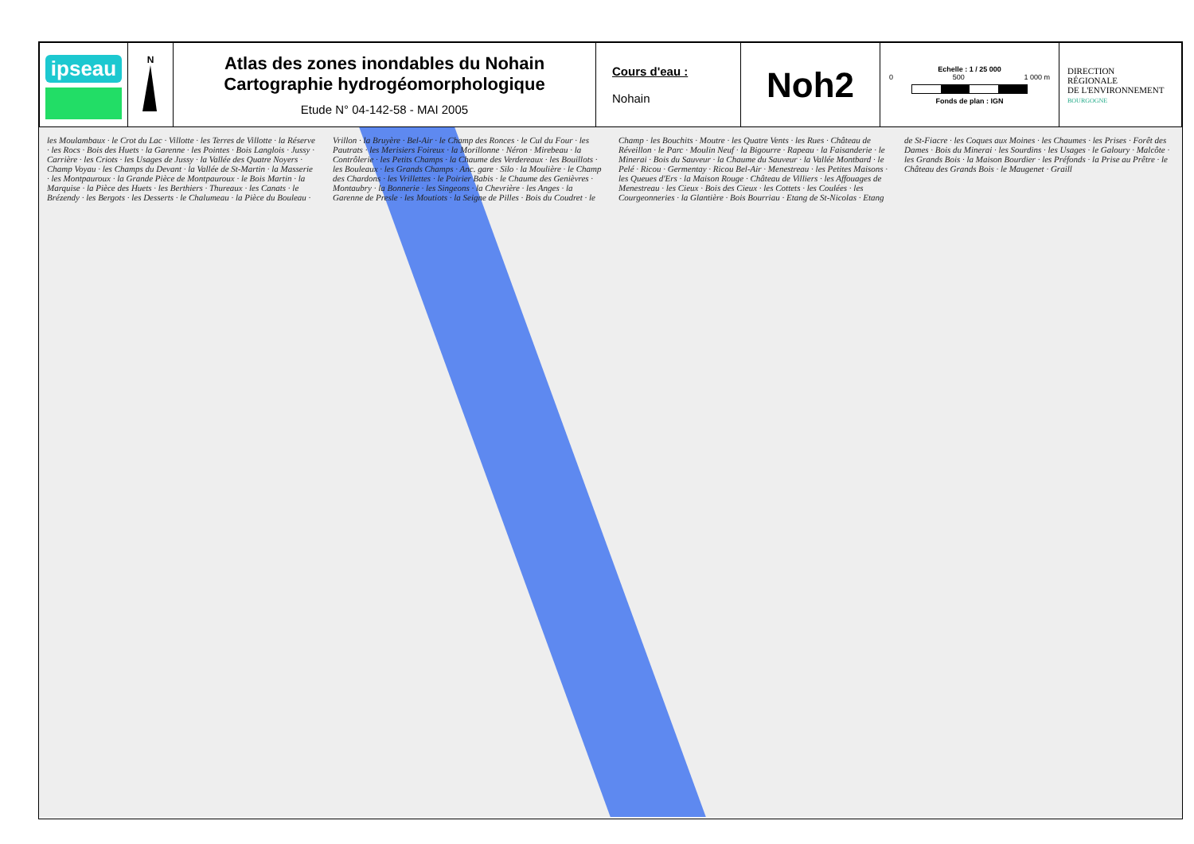| ipseau | N | Atlas des zones inondables du Nohain Cartographie hydrogéomorphologique Etude N° 04-142-58 - MAI 2005 | Cours d'eau : Nohain | Noh2 | Echelle : 1 / 25 000 0 500 1 000 m Fonds de plan : IGN | DIRECTION RÉGIONALE DE L'ENVIRONNEMENT BOURGOGNE |
les Moulambaux · le Crot du Lac · Villotte · les Terres de Villotte · la Réserve · les Rocs · Bois des Huets · la Garenne · les Pointes · Bois Langlois · Jussy · Carrière · les Criots · les Usages de Jussy · la Vallée des Quatre Noyers · Champ Voyau · les Champs du Devant · la Vallée de St-Martin · la Masserie · les Montpauroux · la Grande Pièce de Montpauroux · le Bois Martin · la Marquise · la Pièce des Huets · les Berthiers · Thureaux · les Canats · le Brézendy · les Bergots · les Desserts · le Chalumeau · la Pièce du Bouleau · Vrillon · la Bruyère · Bel-Air · le Champ des Ronces · le Cul du Four · les Pautrats · les Merisiers Foireux · la Morillonne · Néron · Mirebeau · la Contrôlerie · les Petits Champs · la Chaume des Verdereaux · les Bouillots · les Bouleaux · les Grands Champs · Anc. gare · Silo · la Moulière · le Champ des Chardons · les Vrillettes · le Poirier Babis · le Chaume des Genièvres · Montaubry · la Bonnerie · les Singeons · la Chevrière · les Anges · la Garenne de Presle · les Moutiots · la Seigne de Pilles · Bois du Coudret · le Champ · les Bouchits · Moutre · les Quatre Vents · les Rues · Château de Réveillon · le Parc · Moulin Neuf · la Bigourre · Rapeau · la Faisanderie · le Minerai · Bois du Sauveur · la Chaume du Sauveur · la Vallée Montbard · le Pelé · Ricou · Germentay · Ricou Bel-Air · Menestreau · les Petites Maisons · les Queues d'Ers · la Maison Rouge · Château de Villiers · les Affouages de Menestreau · les Cieux · Bois des Cieux · les Cottets · les Coulées · les Courgeonneries · la Glantière · Bois Bourriau · Etang de St-Nicolas · Etang de St-Fiacre · les Coques aux Moines · les Chaumes · les Prises · Forêt des Dames · Bois du Minerai · les Sourdins · les Usages · le Galoury · Malcôte · les Grands Bois · la Maison Bourdier · les Préfonds · la Prise au Prêtre · le Château des Grands Bois · le Maugenet · Graill